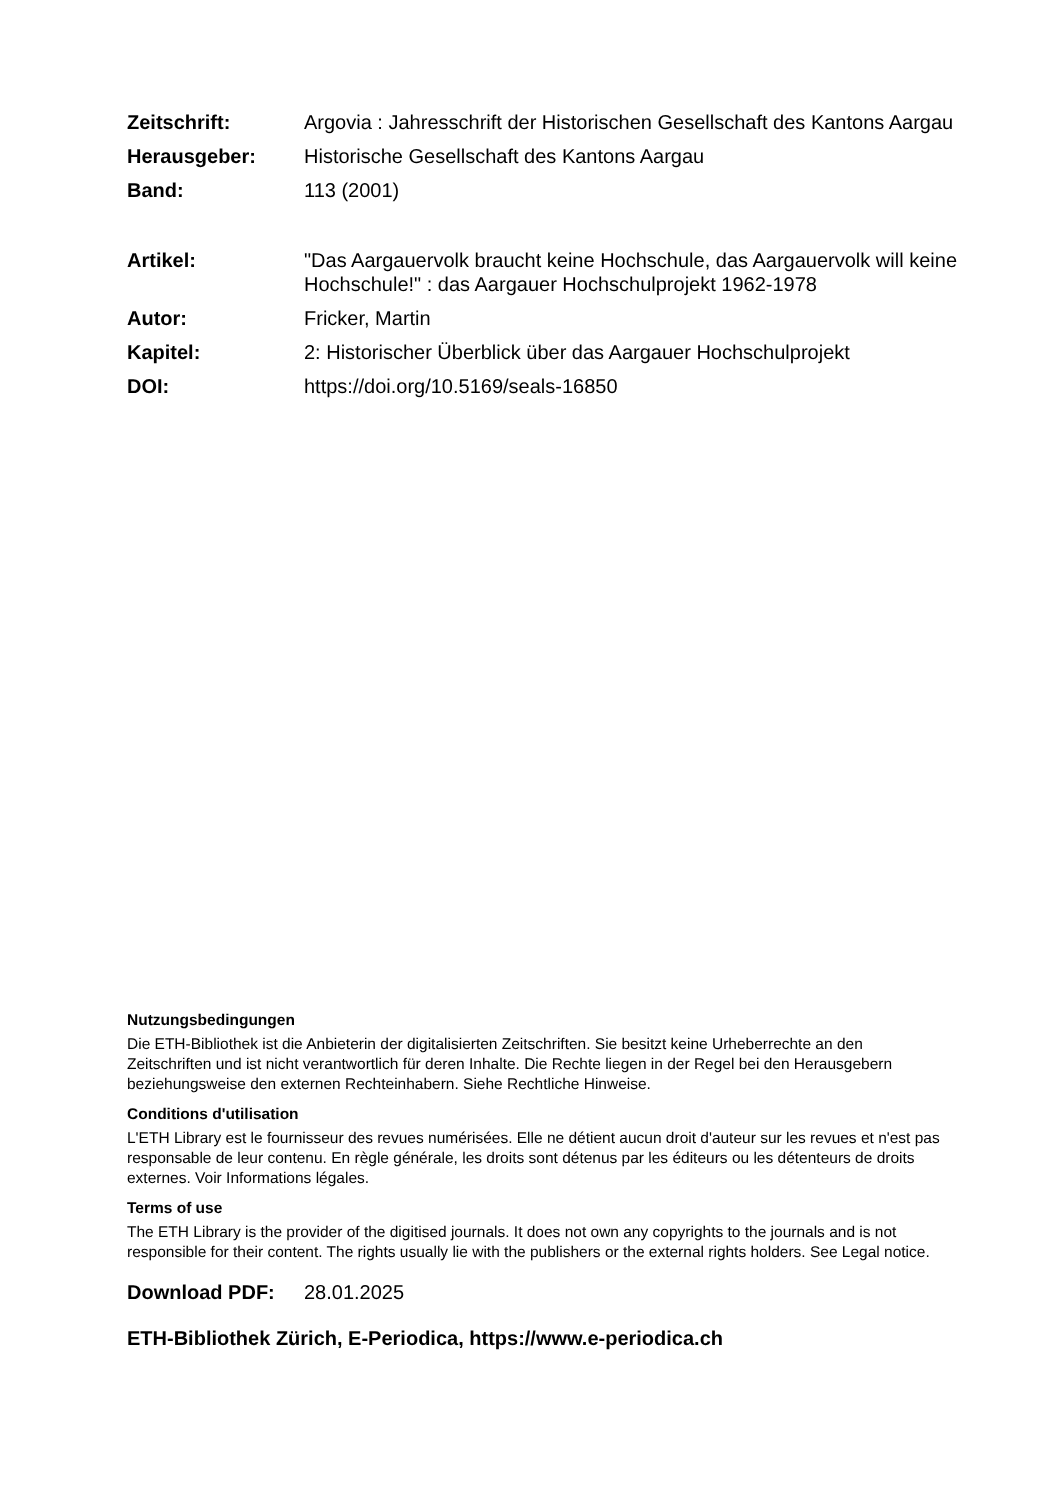Zeitschrift: Argovia : Jahresschrift der Historischen Gesellschaft des Kantons Aargau
Herausgeber: Historische Gesellschaft des Kantons Aargau
Band: 113 (2001)
Artikel: "Das Aargauervolk braucht keine Hochschule, das Aargauervolk will keine Hochschule!" : das Aargauer Hochschulprojekt 1962-1978
Autor: Fricker, Martin
Kapitel: 2: Historischer Überblick über das Aargauer Hochschulprojekt
DOI: https://doi.org/10.5169/seals-16850
Nutzungsbedingungen
Die ETH-Bibliothek ist die Anbieterin der digitalisierten Zeitschriften. Sie besitzt keine Urheberrechte an den Zeitschriften und ist nicht verantwortlich für deren Inhalte. Die Rechte liegen in der Regel bei den Herausgebern beziehungsweise den externen Rechteinhabern. Siehe Rechtliche Hinweise.
Conditions d'utilisation
L'ETH Library est le fournisseur des revues numérisées. Elle ne détient aucun droit d'auteur sur les revues et n'est pas responsable de leur contenu. En règle générale, les droits sont détenus par les éditeurs ou les détenteurs de droits externes. Voir Informations légales.
Terms of use
The ETH Library is the provider of the digitised journals. It does not own any copyrights to the journals and is not responsible for their content. The rights usually lie with the publishers or the external rights holders. See Legal notice.
Download PDF: 28.01.2025
ETH-Bibliothek Zürich, E-Periodica, https://www.e-periodica.ch